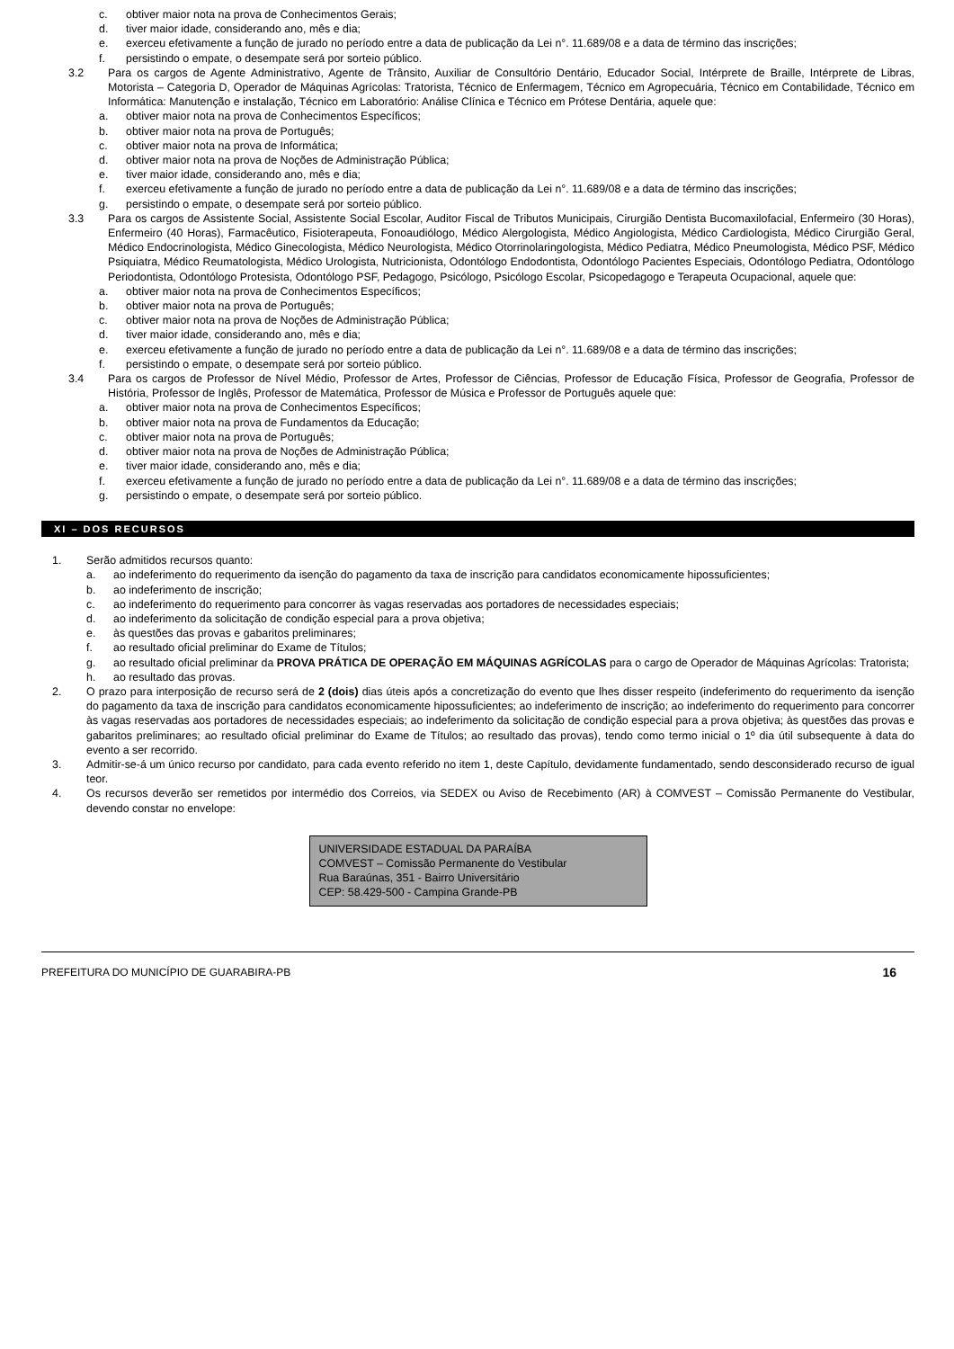c. obtiver maior nota na prova de Conhecimentos Gerais;
d. tiver maior idade, considerando ano, mês e dia;
e. exerceu efetivamente a função de jurado no período entre a data de publicação da Lei n°. 11.689/08 e a data de término das inscrições;
f. persistindo o empate, o desempate será por sorteio público.
3.2 Para os cargos de Agente Administrativo, Agente de Trânsito, Auxiliar de Consultório Dentário, Educador Social, Intérprete de Braille, Intérprete de Libras, Motorista – Categoria D, Operador de Máquinas Agrícolas: Tratorista, Técnico de Enfermagem, Técnico em Agropecuária, Técnico em Contabilidade, Técnico em Informática: Manutenção e instalação, Técnico em Laboratório: Análise Clínica e Técnico em Prótese Dentária, aquele que:
a. obtiver maior nota na prova de Conhecimentos Específicos;
b. obtiver maior nota na prova de Português;
c. obtiver maior nota na prova de Informática;
d. obtiver maior nota na prova de Noções de Administração Pública;
e. tiver maior idade, considerando ano, mês e dia;
f. exerceu efetivamente a função de jurado no período entre a data de publicação da Lei n°. 11.689/08 e a data de término das inscrições;
g. persistindo o empate, o desempate será por sorteio público.
3.3 Para os cargos de Assistente Social, Assistente Social Escolar, Auditor Fiscal de Tributos Municipais, Cirurgião Dentista Bucomaxilofacial, Enfermeiro (30 Horas), Enfermeiro (40 Horas), Farmacêutico, Fisioterapeuta, Fonoaudiólogo, Médico Alergologista, Médico Angiologista, Médico Cardiologista, Médico Cirurgião Geral, Médico Endocrinologista, Médico Ginecologista, Médico Neurologista, Médico Otorrinolaringologista, Médico Pediatra, Médico Pneumologista, Médico PSF, Médico Psiquiatra, Médico Reumatologista, Médico Urologista, Nutricionista, Odontólogo Endodontista, Odontólogo Pacientes Especiais, Odontólogo Pediatra, Odontólogo Periodontista, Odontólogo Protesista, Odontólogo PSF, Pedagogo, Psicólogo, Psicólogo Escolar, Psicopedagogo e Terapeuta Ocupacional, aquele que:
a. obtiver maior nota na prova de Conhecimentos Específicos;
b. obtiver maior nota na prova de Português;
c. obtiver maior nota na prova de Noções de Administração Pública;
d. tiver maior idade, considerando ano, mês e dia;
e. exerceu efetivamente a função de jurado no período entre a data de publicação da Lei n°. 11.689/08 e a data de término das inscrições;
f. persistindo o empate, o desempate será por sorteio público.
3.4 Para os cargos de Professor de Nível Médio, Professor de Artes, Professor de Ciências, Professor de Educação Física, Professor de Geografia, Professor de História, Professor de Inglês, Professor de Matemática, Professor de Música e Professor de Português aquele que:
a. obtiver maior nota na prova de Conhecimentos Específicos;
b. obtiver maior nota na prova de Fundamentos da Educação;
c. obtiver maior nota na prova de Português;
d. obtiver maior nota na prova de Noções de Administração Pública;
e. tiver maior idade, considerando ano, mês e dia;
f. exerceu efetivamente a função de jurado no período entre a data de publicação da Lei n°. 11.689/08 e a data de término das inscrições;
g. persistindo o empate, o desempate será por sorteio público.
XI – DOS RECURSOS
1. Serão admitidos recursos quanto:
a. ao indeferimento do requerimento da isenção do pagamento da taxa de inscrição para candidatos economicamente hipossuficientes;
b. ao indeferimento de inscrição;
c. ao indeferimento do requerimento para concorrer às vagas reservadas aos portadores de necessidades especiais;
d. ao indeferimento da solicitação de condição especial para a prova objetiva;
e. às questões das provas e gabaritos preliminares;
f. ao resultado oficial preliminar do Exame de Títulos;
g. ao resultado oficial preliminar da PROVA PRÁTICA DE OPERAÇÃO EM MÁQUINAS AGRÍCOLAS para o cargo de Operador de Máquinas Agrícolas: Tratorista;
h. ao resultado das provas.
2. O prazo para interposição de recurso será de 2 (dois) dias úteis após a concretização do evento que lhes disser respeito (indeferimento do requerimento da isenção do pagamento da taxa de inscrição para candidatos economicamente hipossuficientes; ao indeferimento de inscrição; ao indeferimento do requerimento para concorrer às vagas reservadas aos portadores de necessidades especiais; ao indeferimento da solicitação de condição especial para a prova objetiva; às questões das provas e gabaritos preliminares; ao resultado oficial preliminar do Exame de Títulos; ao resultado das provas), tendo como termo inicial o 1º dia útil subsequente à data do evento a ser recorrido.
3. Admitir-se-á um único recurso por candidato, para cada evento referido no item 1, deste Capítulo, devidamente fundamentado, sendo desconsiderado recurso de igual teor.
4. Os recursos deverão ser remetidos por intermédio dos Correios, via SEDEX ou Aviso de Recebimento (AR) à COMVEST – Comissão Permanente do Vestibular, devendo constar no envelope:
UNIVERSIDADE ESTADUAL DA PARAÍBA
COMVEST – Comissão Permanente do Vestibular
Rua Baraúnas, 351 - Bairro Universitário
CEP: 58.429-500 - Campina Grande-PB
PREFEITURA DO MUNICÍPIO DE GUARABIRA-PB 16